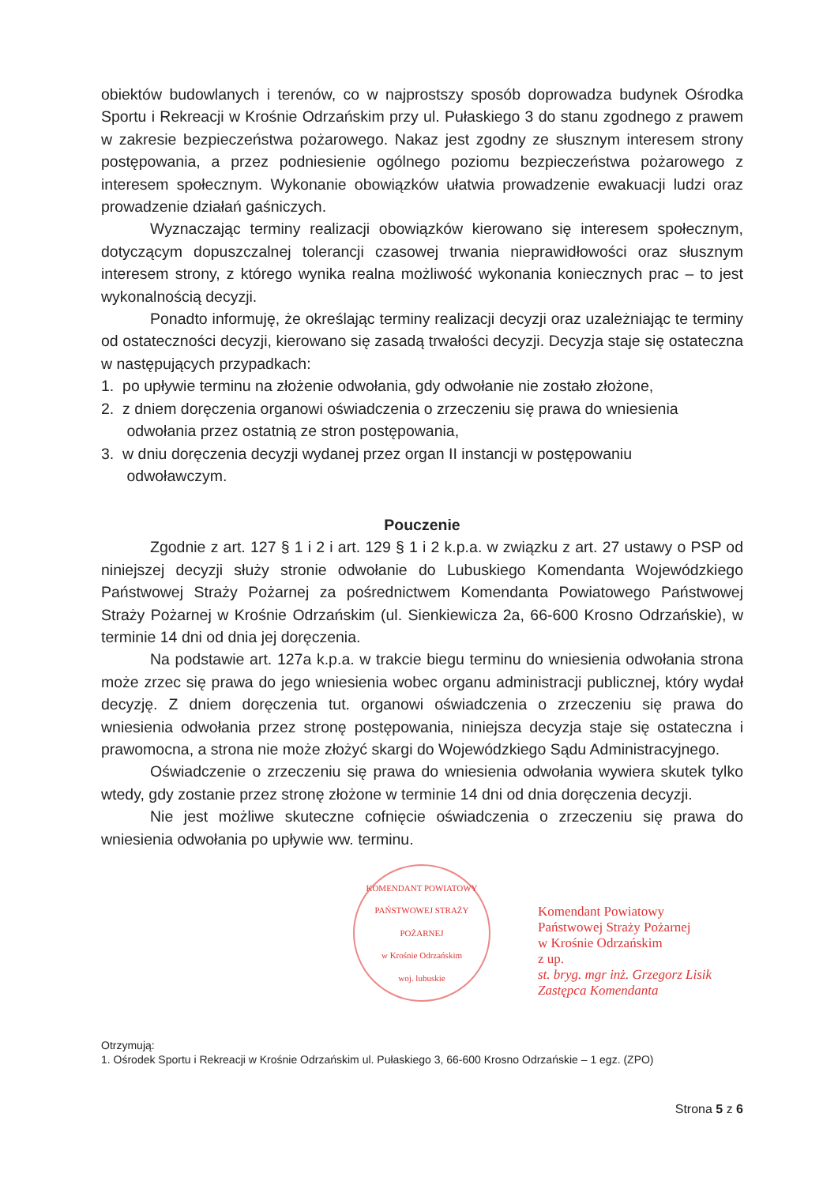obiektów budowlanych i terenów, co w najprostszy sposób doprowadza budynek Ośrodka Sportu i Rekreacji w Krośnie Odrzańskim przy ul. Pułaskiego 3 do stanu zgodnego z prawem w zakresie bezpieczeństwa pożarowego. Nakaz jest zgodny ze słusznym interesem strony postępowania, a przez podniesienie ogólnego poziomu bezpieczeństwa pożarowego z interesem społecznym. Wykonanie obowiązków ułatwia prowadzenie ewakuacji ludzi oraz prowadzenie działań gaśniczych.
Wyznaczając terminy realizacji obowiązków kierowano się interesem społecznym, dotyczącym dopuszczalnej tolerancji czasowej trwania nieprawidłowości oraz słusznym interesem strony, z którego wynika realna możliwość wykonania koniecznych prac – to jest wykonalnością decyzji.
Ponadto informuję, że określając terminy realizacji decyzji oraz uzależniając te terminy od ostateczności decyzji, kierowano się zasadą trwałości decyzji. Decyzja staje się ostateczna w następujących przypadkach:
1. po upływie terminu na złożenie odwołania, gdy odwołanie nie zostało złożone,
2. z dniem doręczenia organowi oświadczenia o zrzeczeniu się prawa do wniesienia
odwołania przez ostatnią ze stron postępowania,
3. w dniu doręczenia decyzji wydanej przez organ II instancji w postępowaniu
odwoławczym.
Pouczenie
Zgodnie z art. 127 § 1 i 2 i art. 129 § 1 i 2 k.p.a. w związku z art. 27 ustawy o PSP od niniejszej decyzji służy stronie odwołanie do Lubuskiego Komendanta Wojewódzkiego Państwowej Straży Pożarnej za pośrednictwem Komendanta Powiatowego Państwowej Straży Pożarnej w Krośnie Odrzańskim (ul. Sienkiewicza 2a, 66-600 Krosno Odrzańskie), w terminie 14 dni od dnia jej doręczenia.
Na podstawie art. 127a k.p.a. w trakcie biegu terminu do wniesienia odwołania strona może zrzec się prawa do jego wniesienia wobec organu administracji publicznej, który wydał decyzję. Z dniem doręczenia tut. organowi oświadczenia o zrzeczeniu się prawa do wniesienia odwołania przez stronę postępowania, niniejsza decyzja staje się ostateczna i prawomocna, a strona nie może złożyć skargi do Wojewódzkiego Sądu Administracyjnego.
Oświadczenie o zrzeczeniu się prawa do wniesienia odwołania wywiera skutek tylko wtedy, gdy zostanie przez stronę złożone w terminie 14 dni od dnia doręczenia decyzji.
Nie jest możliwe skuteczne cofnięcie oświadczenia o zrzeczeniu się prawa do wniesienia odwołania po upływie ww. terminu.
KOMENDANT POWIATOWY PAŃSTWOWEJ STRAŻY POŻARNEJ
w Krośnie Odrzańskim
woj. lubuskie
Komendant Powiatowy
Państwowej Straży Pożarnej
w Krośnie Odrzańskim
z up.
st. bryg. mgr inż. Grzegorz Lisik
Zastępca Komendanta
Otrzymują:
1. Ośrodek Sportu i Rekreacji w Krośnie Odrzańskim ul. Pułaskiego 3, 66-600 Krosno Odrzańskie – 1 egz. (ZPO)
Strona 5 z 6